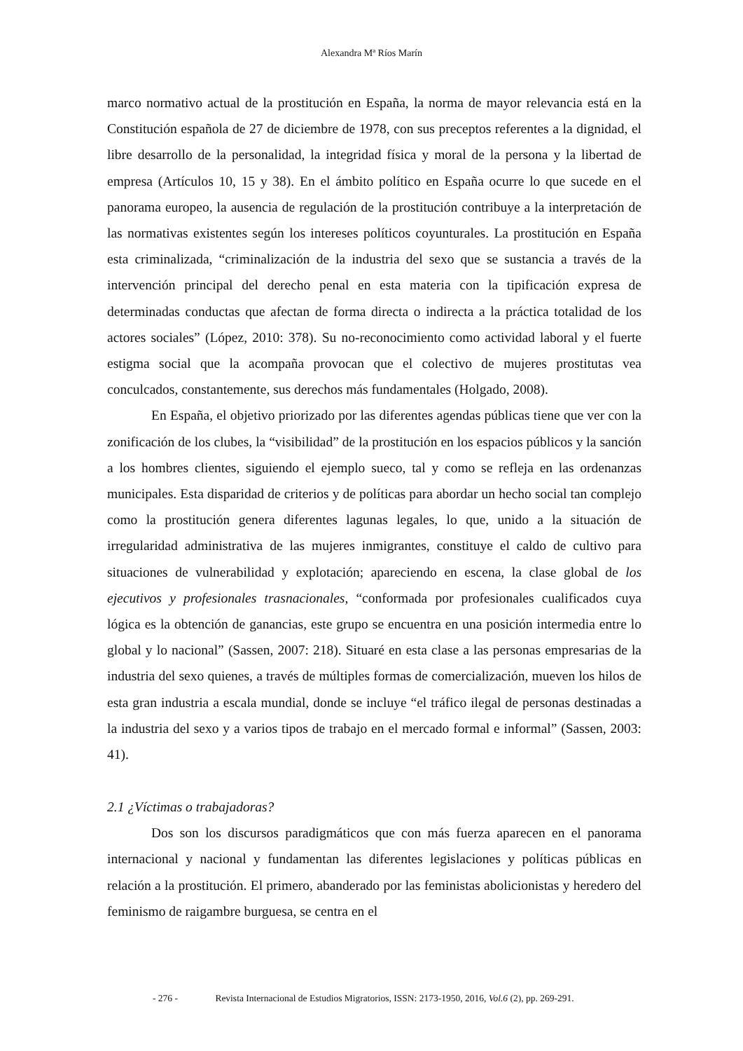Alexandra Mª Ríos Marín
marco normativo actual de la prostitución en España, la norma de mayor relevancia está en la Constitución española de 27 de diciembre de 1978, con sus preceptos referentes a la dignidad, el libre desarrollo de la personalidad, la integridad física y moral de la persona y la libertad de empresa (Artículos 10, 15 y 38). En el ámbito político en España ocurre lo que sucede en el panorama europeo, la ausencia de regulación de la prostitución contribuye a la interpretación de las normativas existentes según los intereses políticos coyunturales. La prostitución en España esta criminalizada, “criminalización de la industria del sexo que se sustancia a través de la intervención principal del derecho penal en esta materia con la tipificación expresa de determinadas conductas que afectan de forma directa o indirecta a la práctica totalidad de los actores sociales” (López, 2010: 378). Su no-reconocimiento como actividad laboral y el fuerte estigma social que la acompaña provocan que el colectivo de mujeres prostitutas vea conculcados, constantemente, sus derechos más fundamentales (Holgado, 2008).
En España, el objetivo priorizado por las diferentes agendas públicas tiene que ver con la zonificación de los clubes, la “visibilidad” de la prostitución en los espacios públicos y la sanción a los hombres clientes, siguiendo el ejemplo sueco, tal y como se refleja en las ordenanzas municipales. Esta disparidad de criterios y de políticas para abordar un hecho social tan complejo como la prostitución genera diferentes lagunas legales, lo que, unido a la situación de irregularidad administrativa de las mujeres inmigrantes, constituye el caldo de cultivo para situaciones de vulnerabilidad y explotación; apareciendo en escena, la clase global de los ejecutivos y profesionales trasnacionales, “conformada por profesionales cualificados cuya lógica es la obtención de ganancias, este grupo se encuentra en una posición intermedia entre lo global y lo nacional” (Sassen, 2007: 218). Situaré en esta clase a las personas empresarias de la industria del sexo quienes, a través de múltiples formas de comercialización, mueven los hilos de esta gran industria a escala mundial, donde se incluye “el tráfico ilegal de personas destinadas a la industria del sexo y a varios tipos de trabajo en el mercado formal e informal” (Sassen, 2003: 41).
2.1 ¿Víctimas o trabajadoras?
Dos son los discursos paradigmáticos que con más fuerza aparecen en el panorama internacional y nacional y fundamentan las diferentes legislaciones y políticas públicas en relación a la prostitución. El primero, abanderado por las feministas abolicionistas y heredero del feminismo de raigambre burguesa, se centra en el
- 276 - Revista Internacional de Estudios Migratorios, ISSN: 2173-1950, 2016, Vol.6 (2), pp. 269-291.